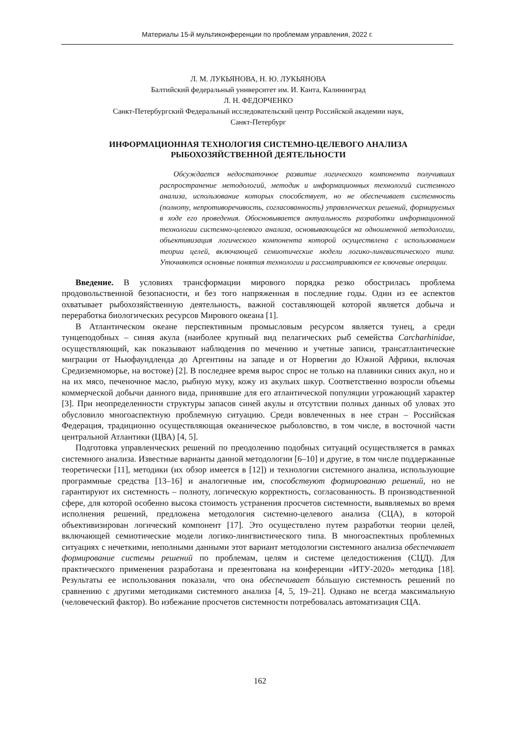Материалы 15-й мультиконференции по проблемам управления, 2022 г.
Л. М. ЛУКЬЯНОВА, Н. Ю. ЛУКЬЯНОВА
Балтийский федеральный университет им. И. Канта, Калининград
Л. Н. ФЕДОРЧЕНКО
Санкт-Петербургский Федеральный исследовательский центр Российской академии наук,
Санкт-Петербург
ИНФОРМАЦИОННАЯ ТЕХНОЛОГИЯ СИСТЕМНО-ЦЕЛЕВОГО АНАЛИЗА
РЫБОХОЗЯЙСТВЕННОЙ ДЕЯТЕЛЬНОСТИ
Обсуждается недостаточное развитие логического компонента получивших распространение методологий, методик и информационных технологий системного анализа, использование которых способствует, но не обеспечивает системность (полноту, непротиворечивость, согласованность) управленческих решений, формируемых в ходе его проведения. Обосновывается актуальность разработки информационной технологии системно-целевого анализа, основывающейся на одноименной методологии, объективизация логического компонента которой осуществлена с использованием теории целей, включающей семиотические модели логико-лингвистического типа. Уточняются основные понятия технологии и рассматриваются ее ключевые операции.
Введение. В условиях трансформации мирового порядка резко обострилась проблема продовольственной безопасности, и без того напряженная в последние годы. Один из ее аспектов охватывает рыбохозяйственную деятельность, важной составляющей которой является добыча и переработка биологических ресурсов Мирового океана [1].
В Атлантическом океане перспективным промысловым ресурсом является тунец, а среди тунцеподобных – синяя акула (наиболее крупный вид пелагических рыб семейства Carcharhinidae, осуществляющий, как показывают наблюдения по мечению и учетные записи, трансатлантические миграции от Ньюфаундленда до Аргентины на западе и от Норвегии до Южной Африки, включая Средиземноморье, на востоке) [2]. В последнее время вырос спрос не только на плавники синих акул, но и на их мясо, печеночное масло, рыбную муку, кожу из акульих шкур. Соответственно возросли объемы коммерческой добычи данного вида, принявшие для его атлантической популяции угрожающий характер [3]. При неопределенности структуры запасов синей акулы и отсутствии полных данных об уловах это обусловило многоаспектную проблемную ситуацию. Среди вовлеченных в нее стран – Российская Федерация, традиционно осуществляющая океаническое рыболовство, в том числе, в восточной части центральной Атлантики (ЦВА) [4, 5].
Подготовка управленческих решений по преодолению подобных ситуаций осуществляется в рамках системного анализа. Известные варианты данной методологии [6–10] и другие, в том числе поддержанные теоретически [11], методики (их обзор имеется в [12]) и технологии системного анализа, использующие программные средства [13–16] и аналогичные им, способствуют формированию решений, но не гарантируют их системность – полноту, логическую корректность, согласованность. В производственной сфере, для которой особенно высока стоимость устранения просчетов системности, выявляемых во время исполнения решений, предложена методология системно-целевого анализа (СЦА), в которой объективизирован логический компонент [17]. Это осуществлено путем разработки теории целей, включающей семиотические модели логико-лингвистического типа. В многоаспектных проблемных ситуациях с нечеткими, неполными данными этот вариант методологии системного анализа обеспечивает формирование системы решений по проблемам, целям и системе целедостижения (СЦД). Для практического применения разработана и презентована на конференции «ИТУ-2020» методика [18]. Результаты ее использования показали, что она обеспечивает бóльшую системность решений по сравнению с другими методиками системного анализа [4, 5, 19–21]. Однако не всегда максимальную (человеческий фактор). Во избежание просчетов системности потребовалась автоматизация СЦА.
162